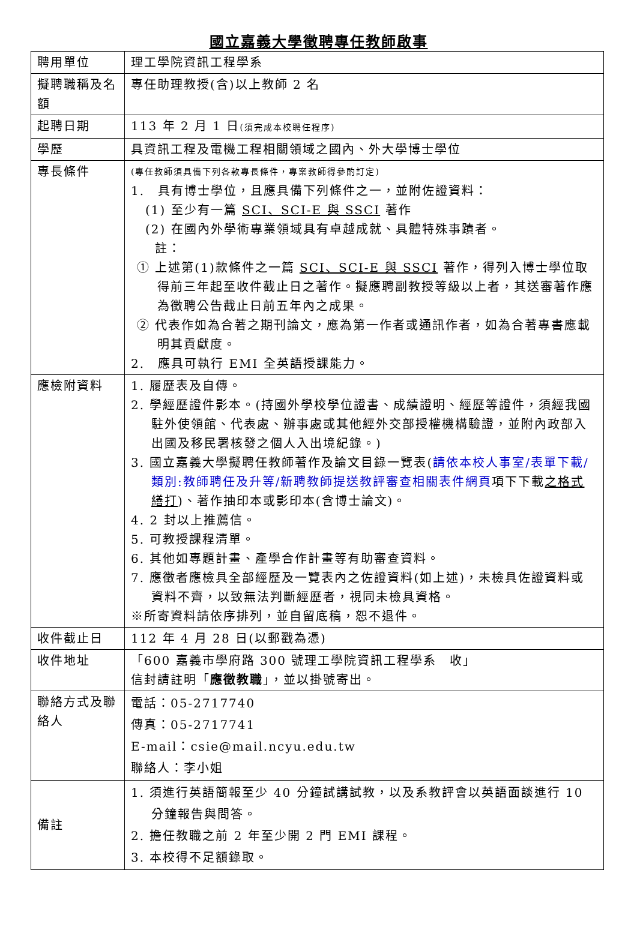國立嘉義大學徵聘專任教師啟事
| 聘用單位 | 理工學院資訊工程學系 |
| 擬聘職稱及名額 | 專任助理教授(含)以上教師 2 名 |
| 起聘日期 | 113 年 2 月 1 日 (須完成本校聘任程序) |
| 學歷 | 具資訊工程及電機工程相關領域之國內、外大學博士學位 |
| 專長條件 | (專任教師須具備下列各款專長條件，專案教師得參酌訂定) 1. 具有博士學位，且應具備下列條件之一，並附佐證資料： (1) 至少有一篇 SCI、SCI-E 與 SSCI 著作 (2) 在國內外學術專業領域具有卓越成就、具體特殊事蹟者。 註： ① 上述第(1)款條件之一篇 SCI、SCI-E 與 SSCI 著作，得列入博士學位取得前三年起至收件截止日之著作。擬應聘副教授等級以上者，其送審著作應為徵聘公告截止日前五年內之成果。 ② 代表作如為合著之期刊論文，應為第一作者或通訊作者，如為合著專書應載明其貢獻度。 2. 應具可執行 EMI 全英語授課能力。 |
| 應檢附資料 | 1. 履歷表及自傳。 2. 學經歷證件影本。(持國外學校學位證書、成績證明、經歷等證件，須經我國駐外使領館、代表處、辦事處或其他經外交部授權機構驗證，並附內政部入出國及移民署核發之個人入出境紀錄。) 3. 國立嘉義大學擬聘任教師著作及論文目錄一覽表( 請依本校人事室/表單下載/類別:教師聘任及升等/新聘教師提送教評審查相關表件網頁 項下下載 之格式繕打 )、著作抽印本或影印本(含博士論文)。 4. 2 封以上推薦信。 5. 可教授課程清單。 6. 其他如專題計畫、產學合作計畫等有助審查資料。 7. 應徵者應檢具全部經歷及一覽表內之佐證資料(如上述)，未檢具佐證資料或資料不齊，以致無法判斷經歷者，視同未檢具資格。 ※所寄資料請依序排列，並自留底稿，恕不退件。 |
| 收件截止日 | 112 年 4 月 28 日(以郵戳為憑) |
| 收件地址 | 「600 嘉義市學府路 300 號理工學院資訊工程學系 收」 信封請註明「 應徵教職 」，並以掛號寄出。 |
| 聯絡方式及聯絡人 | 電話：05-2717740 傳真：05-2717741 E-mail：csie@mail.ncyu.edu.tw 聯絡人：李小姐 |
| 備註 | 1. 須進行英語簡報至少 40 分鐘試講試教，以及系教評會以英語面談進行 10 分鐘報告與問答。 2. 擔任教職之前 2 年至少開 2 門 EMI 課程。 3. 本校得不足額錄取。 |